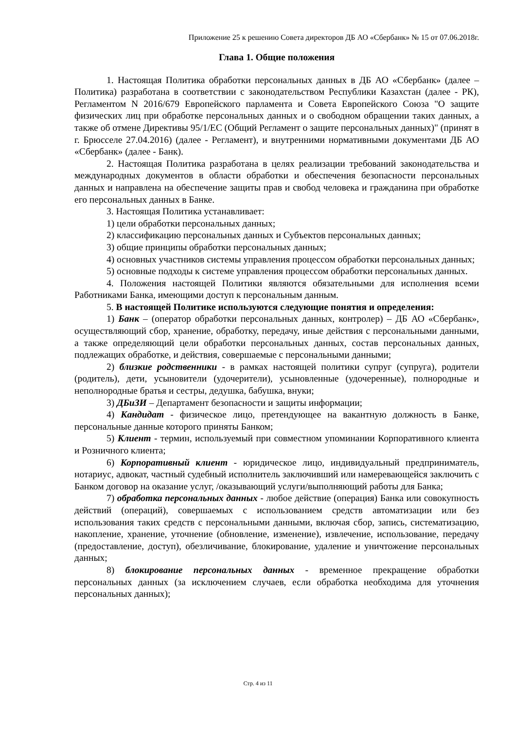Приложение 25 к решению Совета директоров ДБ АО «Сбербанк» № 15 от 07.06.2018г.
Глава 1. Общие положения
1. Настоящая Политика обработки персональных данных в ДБ АО «Сбербанк» (далее – Политика) разработана в соответствии с законодательством Республики Казахстан (далее - РК), Регламентом N 2016/679 Европейского парламента и Совета Европейского Союза "О защите физических лиц при обработке персональных данных и о свободном обращении таких данных, а также об отмене Директивы 95/1/ЕС (Общий Регламент о защите персональных данных)" (принят в г. Брюсселе 27.04.2016) (далее - Регламент), и внутренними нормативными документами ДБ АО «Сбербанк» (далее - Банк).
2. Настоящая Политика разработана в целях реализации требований законодательства и международных документов в области обработки и обеспечения безопасности персональных данных и направлена на обеспечение защиты прав и свобод человека и гражданина при обработке его персональных данных в Банке.
3. Настоящая Политика устанавливает:
1) цели обработки персональных данных;
2) классификацию персональных данных и Субъектов персональных данных;
3) общие принципы обработки персональных данных;
4) основных участников системы управления процессом обработки персональных данных;
5) основные подходы к системе управления процессом обработки персональных данных.
4. Положения настоящей Политики являются обязательными для исполнения всеми Работниками Банка, имеющими доступ к персональным данным.
5. В настоящей Политике используются следующие понятия и определения:
1) Банк – (оператор обработки персональных данных, контролер) – ДБ АО «Сбербанк», осуществляющий сбор, хранение, обработку, передачу, иные действия с персональными данными, а также определяющий цели обработки персональных данных, состав персональных данных, подлежащих обработке, и действия, совершаемые с персональными данными;
2) близкие родственники - в рамках настоящей политики супруг (супруга), родители (родитель), дети, усыновители (удочерители), усыновленные (удочеренные), полнородные и неполнородные братья и сестры, дедушка, бабушка, внуки;
3) ДБиЗИ – Департамент безопасности и защиты информации;
4) Кандидат - физическое лицо, претендующее на вакантную должность в Банке, персональные данные которого приняты Банком;
5) Клиент - термин, используемый при совместном упоминании Корпоративного клиента и Розничного клиента;
6) Корпоративный клиент - юридическое лицо, индивидуальный предприниматель, нотариус, адвокат, частный судебный исполнитель заключивший или намеревающейся заключить с Банком договор на оказание услуг, /оказывающий услуги/выполняющий работы для Банка;
7) обработка персональных данных - любое действие (операция) Банка или совокупность действий (операций), совершаемых с использованием средств автоматизации или без использования таких средств с персональными данными, включая сбор, запись, систематизацию, накопление, хранение, уточнение (обновление, изменение), извлечение, использование, передачу (предоставление, доступ), обезличивание, блокирование, удаление и уничтожение персональных данных;
8) блокирование персональных данных - временное прекращение обработки персональных данных (за исключением случаев, если обработка необходима для уточнения персональных данных);
Стр. 4 из 11